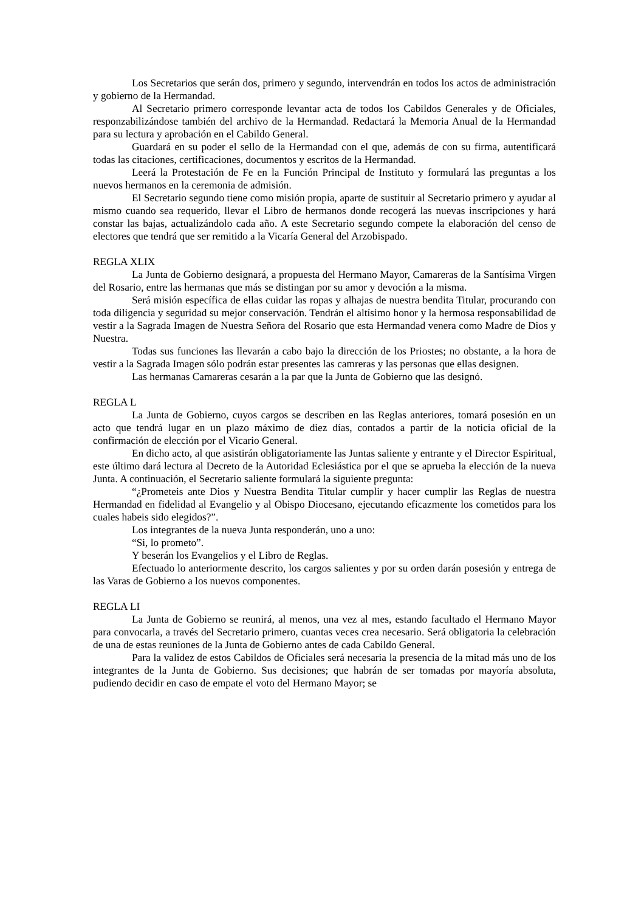Los Secretarios que serán dos, primero y segundo, intervendrán en todos los actos de administración y gobierno de la Hermandad.
Al Secretario primero corresponde levantar acta de todos los Cabildos Generales y de Oficiales, responzabilizándose también del archivo de la Hermandad. Redactará la Memoria Anual de la Hermandad para su lectura y aprobación en el Cabildo General.
Guardará en su poder el sello de la Hermandad con el que, además de con su firma, autentificará todas las citaciones, certificaciones, documentos y escritos de la Hermandad.
Leerá la Protestación de Fe en la Función Principal de Instituto y formulará las preguntas a los nuevos hermanos en la ceremonia de admisión.
El Secretario segundo tiene como misión propia, aparte de sustituir al Secretario primero y ayudar al mismo cuando sea requerido, llevar el Libro de hermanos donde recogerá las nuevas inscripciones y hará constar las bajas, actualizándolo cada año. A este Secretario segundo compete la elaboración del censo de electores que tendrá que ser remitido a la Vicaría General del Arzobispado.
REGLA XLIX
La Junta de Gobierno designará, a propuesta del Hermano Mayor, Camareras de la Santísima Virgen del Rosario, entre las hermanas que más se distingan por su amor y devoción a la misma.
Será misión específica de ellas cuidar las ropas y alhajas de nuestra bendita Titular, procurando con toda diligencia y seguridad su mejor conservación. Tendrán el altísimo honor y la hermosa responsabilidad de vestir a la Sagrada Imagen de Nuestra Señora del Rosario que esta Hermandad venera como Madre de Dios y Nuestra.
Todas sus funciones las llevarán a cabo bajo la dirección de los Priostes; no obstante, a la hora de vestir a la Sagrada Imagen sólo podrán estar presentes las camreras y las personas que ellas designen.
Las hermanas Camareras cesarán a la par que la Junta de Gobierno que las designó.
REGLA L
La Junta de Gobierno, cuyos cargos se describen en las Reglas anteriores, tomará posesión en un acto que tendrá lugar en un plazo máximo de diez días, contados a partir de la noticia oficial de la confirmación de elección por el Vicario General.
En dicho acto, al que asistirán obligatoriamente las Juntas saliente y entrante y el Director Espiritual, este último dará lectura al Decreto de la Autoridad Eclesiástica por el que se aprueba la elección de la nueva Junta. A continuación, el Secretario saliente formulará la siguiente pregunta:
“¿Prometeis ante Dios y Nuestra Bendita Titular cumplir y hacer cumplir las Reglas de nuestra Hermandad en fidelidad al Evangelio y al Obispo Diocesano, ejecutando eficazmente los cometidos para los cuales habeis sido elegidos?”.
Los integrantes de la nueva Junta responderán, uno a uno:
“Si, lo prometo”.
Y beserán los Evangelios y el Libro de Reglas.
Efectuado lo anteriormente descrito, los cargos salientes y por su orden darán posesión y entrega de las Varas de Gobierno a los nuevos componentes.
REGLA LI
La Junta de Gobierno se reunirá, al menos, una vez al mes, estando facultado el Hermano Mayor para convocarla, a través del Secretario primero, cuantas veces crea necesario. Será obligatoria la celebración de una de estas reuniones de la Junta de Gobierno antes de cada Cabildo General.
Para la validez de estos Cabildos de Oficiales será necesaria la presencia de la mitad más uno de los integrantes de la Junta de Gobierno. Sus decisiones; que habrán de ser tomadas por mayoría absoluta, pudiendo decidir en caso de empate el voto del Hermano Mayor; se